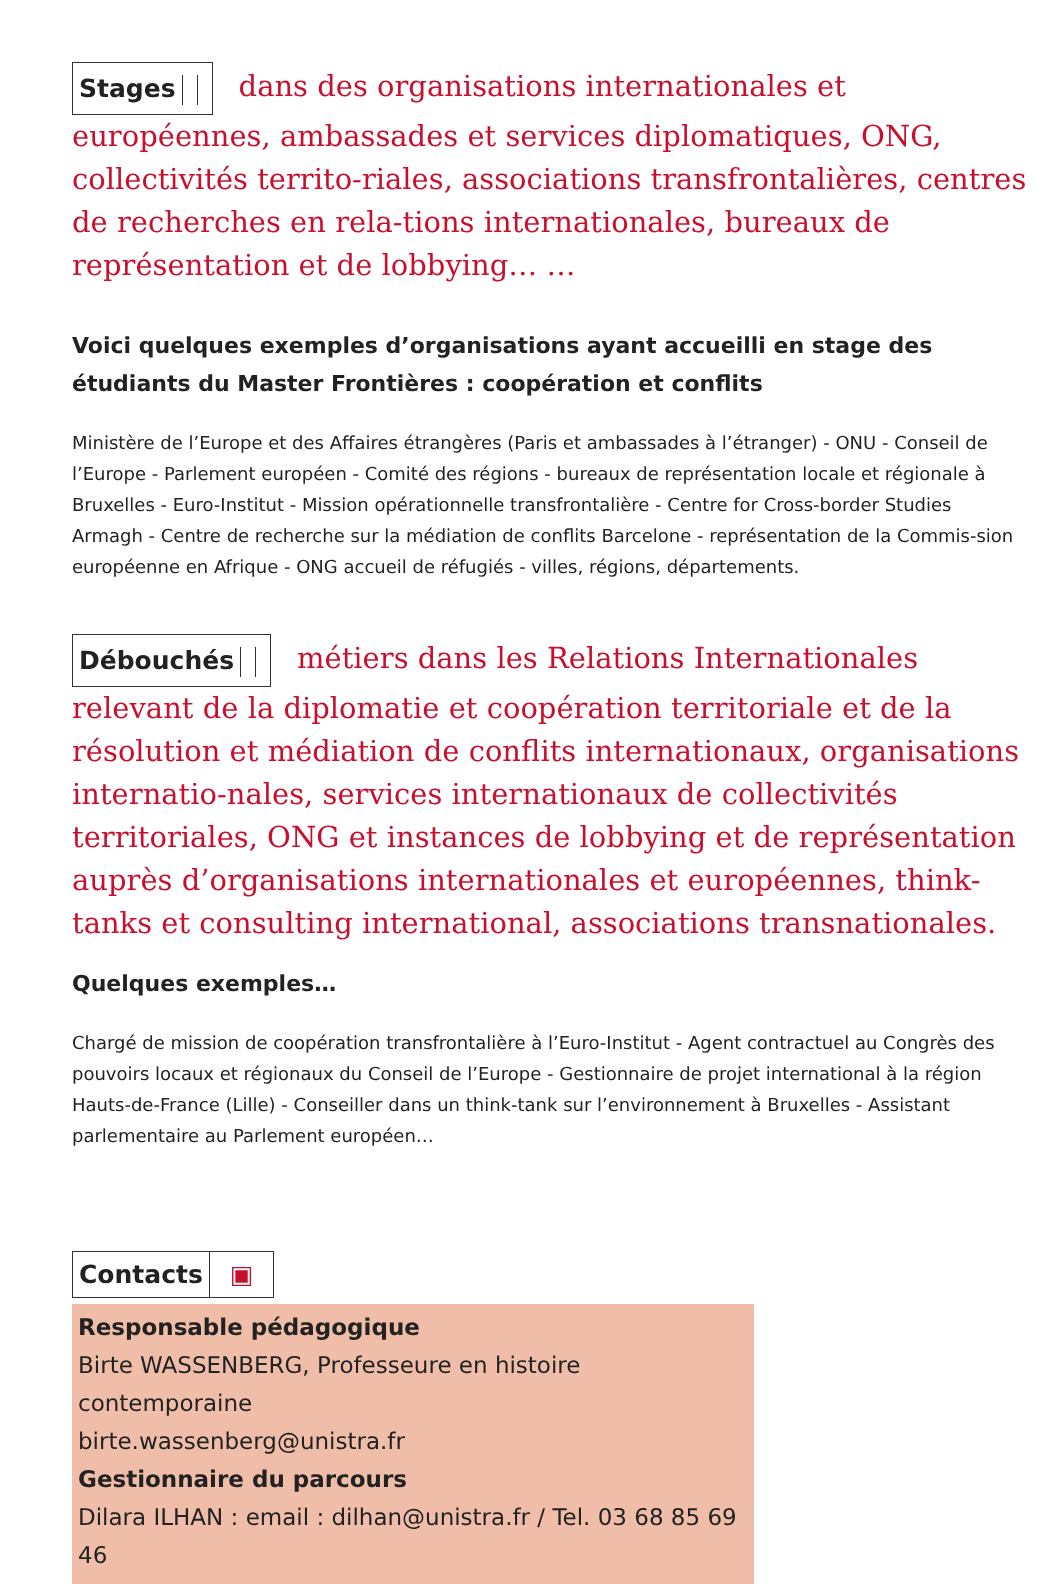Stages dans des organisations internationales et européennes, ambassades et services diplomatiques, ONG, collectivités territo-riales, associations transfrontalières, centres de recherches en rela-tions internationales, bureaux de représentation et de lobbying… …
Voici quelques exemples d’organisations ayant accueilli en stage des étudiants du Master Frontières : coopération et conflits
Ministère de l’Europe et des Affaires étrangères (Paris et ambassades à l’étranger) - ONU - Conseil de l’Europe - Parlement européen - Comité des régions - bureaux de représentation locale et régionale à Bruxelles - Euro-Institut - Mission opérationnelle transfrontalière - Centre for Cross-border Studies Armagh - Centre de recherche sur la médiation de conflits Barcelone - représentation de la Commis-sion européenne en Afrique - ONG accueil de réfugiés - villes, régions, départements.
Débouchés métiers dans les Relations Internationales relevant de la diplomatie et coopération territoriale et de la résolution et médiation de conflits internationaux, organisations internatio-nales, services internationaux de collectivités territoriales, ONG et instances de lobbying et de représentation auprès d’organisations internationales et européennes, think-tanks et consulting international, associations transnationales.
Quelques exemples…
Chargé de mission de coopération transfrontalière à l’Euro-Institut - Agent contractuel au Congrès des pouvoirs locaux et régionaux du Conseil de l’Europe - Gestionnaire de projet international à la région Hauts-de-France (Lille) - Conseiller dans un think-tank sur l’environnement à Bruxelles - Assistant parlementaire au Parlement européen…
Contacts ▣
Responsable pédagogique
Birte WASSENBERG, Professeure en histoire contemporaine
birte.wassenberg@unistra.fr
Gestionnaire du parcours
Dilara ILHAN : email : dilhan@unistra.fr / Tel. 03 68 85 69 46